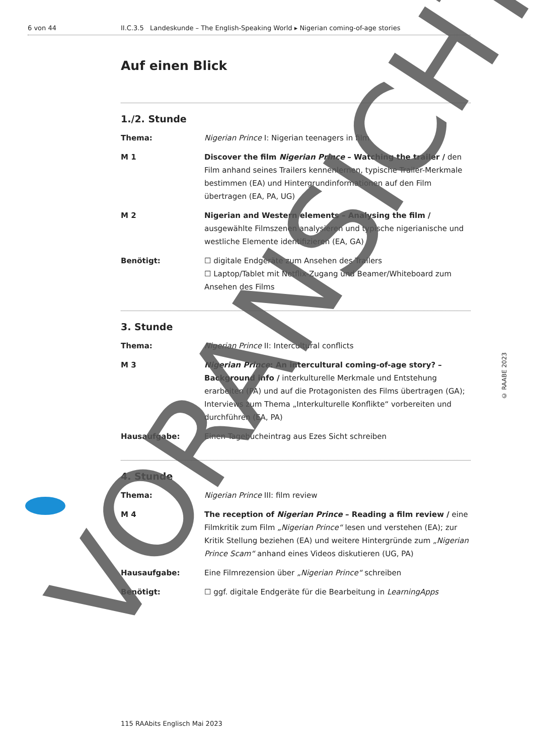6 von 44 II.C.3.5 Landeskunde – The English-Speaking World ▸ Nigerian coming-of-age stories
Auf einen Blick
1./2. Stunde
Thema: Nigerian Prince I: Nigerian teenagers in film
M 1 Discover the film Nigerian Prince – Watching the trailer / den Film anhand seines Trailers kennenlernen, typische Trailer-Merkmale bestimmen (EA) und Hintergrundinformationen auf den Film übertragen (EA, PA, UG)
M 2 Nigerian and Western elements – Analysing the film / ausgewählte Filmszenen analysieren und typische nigerianische und westliche Elemente identifizieren (EA, GA)
Benötigt: ☐ digitale Endgeräte zum Ansehen des Trailers
☐ Laptop/Tablet mit Netflix-Zugang und Beamer/Whiteboard zum Ansehen des Films
3. Stunde
Thema: Nigerian Prince II: Intercultural conflicts
M 3 Nigerian Prince: An intercultural coming-of-age story? – Background info / interkulturelle Merkmale und Entstehung erarbeiten (PA) und auf die Protagonisten des Films übertragen (GA); Interviews zum Thema „Interkulturelle Konflikte“ vorbereiten und durchführen (EA, PA)
Hausaufgabe: Einen Tagebucheintrag aus Ezes Sicht schreiben
4. Stunde
Thema: Nigerian Prince III: film review
M 4 The reception of Nigerian Prince – Reading a film review / eine Filmkritik zum Film „Nigerian Prince“ lesen und verstehen (EA); zur Kritik Stellung beziehen (EA) und weitere Hintergründe zum „Nigerian Prince Scam“ anhand eines Videos diskutieren (UG, PA)
Hausaufgabe: Eine Filmrezension über „Nigerian Prince“ schreiben
Benötigt: ☐ ggf. digitale Endgeräte für die Bearbeitung in LearningApps
115 RAAbits Englisch Mai 2023
© RAABE 2023
VORANSICHT